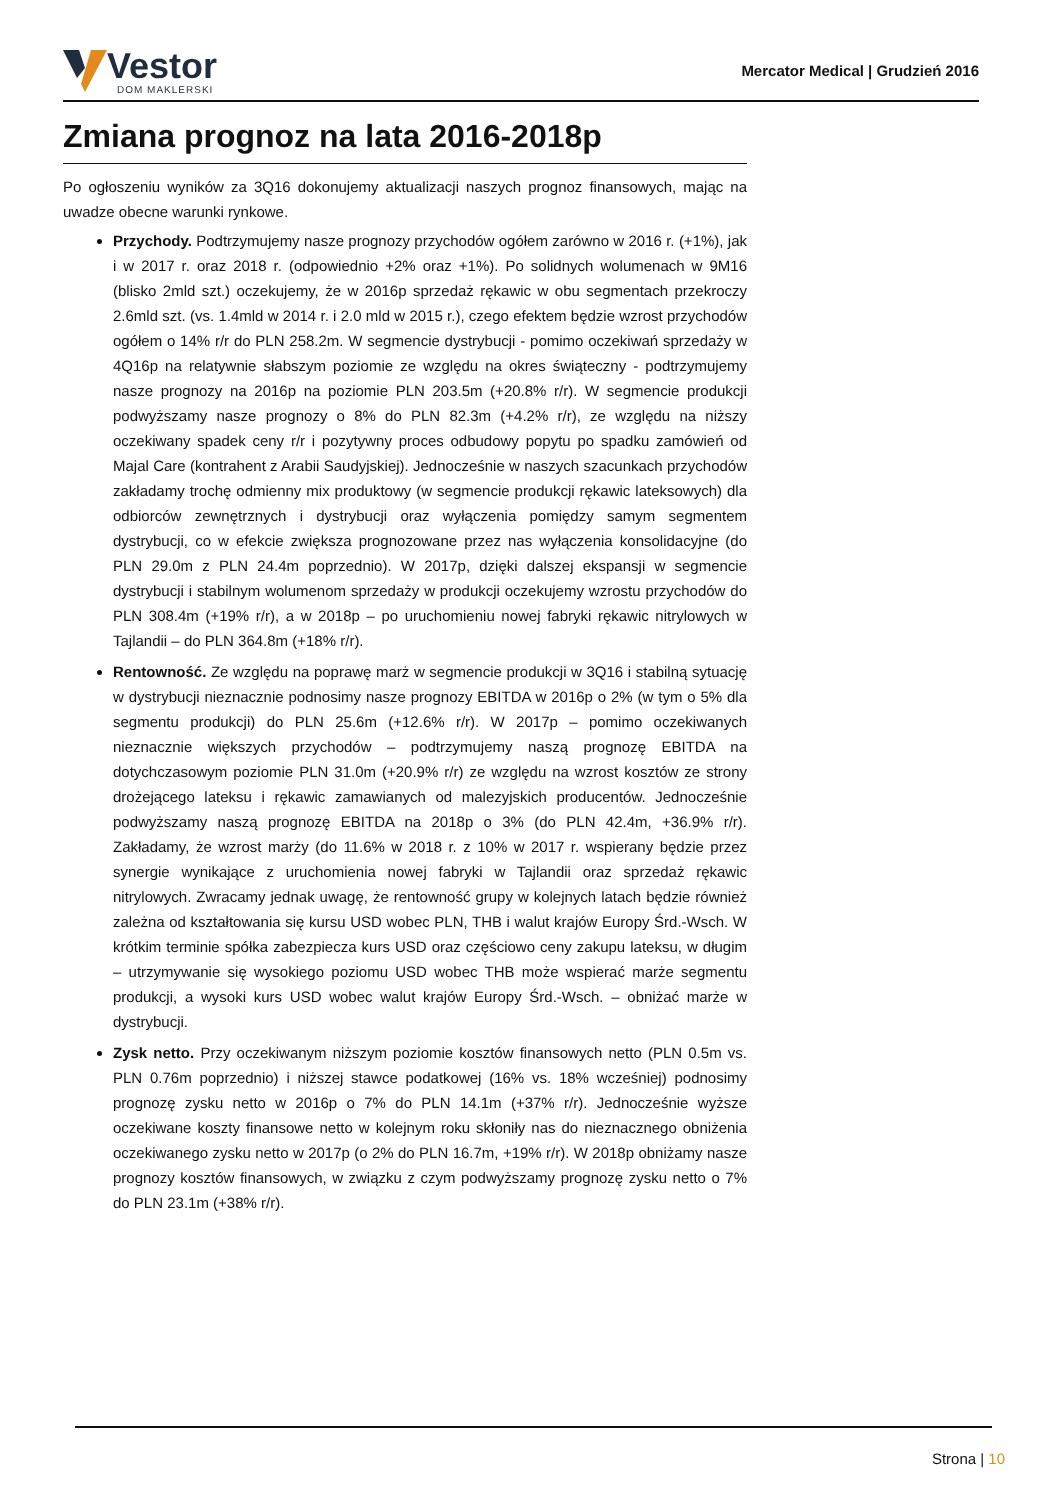Vestor
DOM MAKLERSKI
Mercator Medical | Grudzień 2016
Zmiana prognoz na lata 2016-2018p
Po ogłoszeniu wyników za 3Q16 dokonujemy aktualizacji naszych prognoz finansowych, mając na uwadze obecne warunki rynkowe.
Przychody. Podtrzymujemy nasze prognozy przychodów ogółem zarówno w 2016 r. (+1%), jak i w 2017 r. oraz 2018 r. (odpowiednio +2% oraz +1%). Po solidnych wolumenach w 9M16 (blisko 2mld szt.) oczekujemy, że w 2016p sprzedaż rękawic w obu segmentach przekroczy 2.6mld szt. (vs. 1.4mld w 2014 r. i 2.0 mld w 2015 r.), czego efektem będzie wzrost przychodów ogółem o 14% r/r do PLN 258.2m. W segmencie dystrybucji - pomimo oczekiwań sprzedaży w 4Q16p na relatywnie słabszym poziomie ze względu na okres świąteczny - podtrzymujemy nasze prognozy na 2016p na poziomie PLN 203.5m (+20.8% r/r). W segmencie produkcji podwyższamy nasze prognozy o 8% do PLN 82.3m (+4.2% r/r), ze względu na niższy oczekiwany spadek ceny r/r i pozytywny proces odbudowy popytu po spadku zamówień od Majal Care (kontrahent z Arabii Saudyjskiej). Jednocześnie w naszych szacunkach przychodów zakładamy trochę odmienny mix produktowy (w segmencie produkcji rękawic lateksowych) dla odbiorców zewnętrznych i dystrybucji oraz wyłączenia pomiędzy samym segmentem dystrybucji, co w efekcie zwiększa prognozowane przez nas wyłączenia konsolidacyjne (do PLN 29.0m z PLN 24.4m poprzednio). W 2017p, dzięki dalszej ekspansji w segmencie dystrybucji i stabilnym wolumenom sprzedaży w produkcji oczekujemy wzrostu przychodów do PLN 308.4m (+19% r/r), a w 2018p – po uruchomieniu nowej fabryki rękawic nitrylowych w Tajlandii – do PLN 364.8m (+18% r/r).
Rentowność. Ze względu na poprawę marż w segmencie produkcji w 3Q16 i stabilną sytuację w dystrybucji nieznacznie podnosimy nasze prognozy EBITDA w 2016p o 2% (w tym o 5% dla segmentu produkcji) do PLN 25.6m (+12.6% r/r). W 2017p – pomimo oczekiwanych nieznacznie większych przychodów – podtrzymujemy naszą prognozę EBITDA na dotychczasowym poziomie PLN 31.0m (+20.9% r/r) ze względu na wzrost kosztów ze strony drożejącego lateksu i rękawic zamawianych od malezyjskich producentów. Jednocześnie podwyższamy naszą prognozę EBITDA na 2018p o 3% (do PLN 42.4m, +36.9% r/r). Zakładamy, że wzrost marży (do 11.6% w 2018 r. z 10% w 2017 r. wspierany będzie przez synergie wynikające z uruchomienia nowej fabryki w Tajlandii oraz sprzedaż rękawic nitrylowych. Zwracamy jednak uwagę, że rentowność grupy w kolejnych latach będzie również zależna od kształtowania się kursu USD wobec PLN, THB i walut krajów Europy Śrd.-Wsch. W krótkim terminie spółka zabezpiecza kurs USD oraz częściowo ceny zakupu lateksu, w długim – utrzymywanie się wysokiego poziomu USD wobec THB może wspierać marże segmentu produkcji, a wysoki kurs USD wobec walut krajów Europy Śrd.-Wsch. – obniżać marże w dystrybucji.
Zysk netto. Przy oczekiwanym niższym poziomie kosztów finansowych netto (PLN 0.5m vs. PLN 0.76m poprzednio) i niższej stawce podatkowej (16% vs. 18% wcześniej) podnosimy prognozę zysku netto w 2016p o 7% do PLN 14.1m (+37% r/r). Jednocześnie wyższe oczekiwane koszty finansowe netto w kolejnym roku skłoniły nas do nieznacznego obniżenia oczekiwanego zysku netto w 2017p (o 2% do PLN 16.7m, +19% r/r). W 2018p obniżamy nasze prognozy kosztów finansowych, w związku z czym podwyższamy prognozę zysku netto o 7% do PLN 23.1m (+38% r/r).
Strona | 10